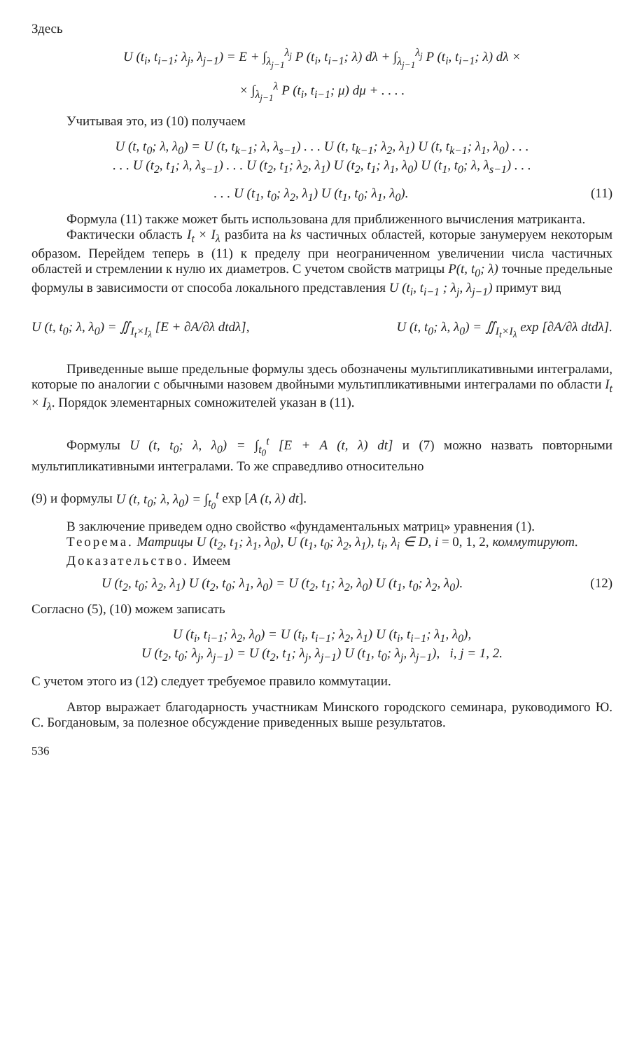Здесь
U (t<sub>i</sub>, t<sub>i−1</sub>; λ<sub>j</sub>, λ<sub>j−1</sub>) = E + ∫<sub>λ<sub>j−1</sub></sub><sup>λ<sub>j</sub></sup> P (t<sub>i</sub>, t<sub>i−1</sub>; λ) dλ + ∫<sub>λ<sub>j−1</sub></sub><sup>λ<sub>j</sub></sup> P (t<sub>i</sub>, t<sub>i−1</sub>; λ) dλ ×
× ∫<sub>λ<sub>j−1</sub></sub><sup>λ</sup> P (t<sub>i</sub>, t<sub>i−1</sub>; μ) dμ + . . . .
Учитывая это, из (10) получаем
U (t, t<sub>0</sub>; λ, λ<sub>0</sub>) = U (t, t<sub>k−1</sub>; λ, λ<sub>s−1</sub>) . . . U (t, t<sub>k−1</sub>; λ<sub>2</sub>, λ<sub>1</sub>) U (t, t<sub>k−1</sub>; λ<sub>1</sub>, λ<sub>0</sub>) . . .
. . . U (t<sub>2</sub>, t<sub>1</sub>; λ, λ<sub>s−1</sub>) . . . U (t<sub>2</sub>, t<sub>1</sub>; λ<sub>2</sub>, λ<sub>1</sub>) U (t<sub>2</sub>, t<sub>1</sub>; λ<sub>1</sub>, λ<sub>0</sub>) U (t<sub>1</sub>, t<sub>0</sub>; λ, λ<sub>s−1</sub>) . . .
. . . U (t<sub>1</sub>, t<sub>0</sub>; λ<sub>2</sub>, λ<sub>1</sub>) U (t<sub>1</sub>, t<sub>0</sub>; λ<sub>1</sub>, λ<sub>0</sub>). (11)
Формула (11) также может быть использована для приближенного вычисления матриканта.
Фактически область I<sub>t</sub> × I<sub>λ</sub> разбита на ks частичных областей, которые занумеруем некоторым образом. Перейдем теперь в (11) к пределу при неограниченном увеличении числа частичных областей и стремлении к нулю их диаметров. С учетом свойств матрицы P(t, t<sub>0</sub>; λ) точные предельные формулы в зависимости от способа локального представления U (t<sub>i</sub>, t<sub>i−1</sub> ; λ<sub>j</sub>, λ<sub>j−1</sub>) примут вид
U (t, t<sub>0</sub>; λ, λ<sub>0</sub>) = ∬<sub>I<sub>t</sub>×I<sub>λ</sub></sub> [E + ∂A/∂λ dtdλ], U (t, t<sub>0</sub>; λ, λ<sub>0</sub>) = ∬<sub>I<sub>t</sub>×I<sub>λ</sub></sub> exp [∂A/∂λ dtdλ].
Приведенные выше предельные формулы здесь обозначены мультипликативными интегралами, которые по аналогии с обычными назовем двойными мультипликативными интегралами по области I<sub>t</sub> × I<sub>λ</sub>. Порядок элементарных сомножителей указан в (11).
Формулы U (t, t<sub>0</sub>; λ, λ<sub>0</sub>) = ∫<sub>t<sub>0</sub></sub><sup>t</sup> [E + A (t, λ) dt] и (7) можно назвать повторными мультипликативными интегралами. То же справедливо относительно
(9) и формулы U (t, t<sub>0</sub>; λ, λ<sub>0</sub>) = ∫<sub>t<sub>0</sub></sub><sup>t</sup> exp [A (t, λ) dt].
В заключение приведем одно свойство «фундаментальных матриц» уравнения (1).
Теорема. Матрицы U (t<sub>2</sub>, t<sub>1</sub>; λ<sub>1</sub>, λ<sub>0</sub>), U (t<sub>1</sub>, t<sub>0</sub>; λ<sub>2</sub>, λ<sub>1</sub>), t<sub>i</sub>, λ<sub>i</sub> ∈ D, i = 0, 1, 2, коммутируют.
Доказательство. Имеем
U (t<sub>2</sub>, t<sub>0</sub>; λ<sub>2</sub>, λ<sub>1</sub>) U (t<sub>2</sub>, t<sub>0</sub>; λ<sub>1</sub>, λ<sub>0</sub>) = U (t<sub>2</sub>, t<sub>1</sub>; λ<sub>2</sub>, λ<sub>0</sub>) U (t<sub>1</sub>, t<sub>0</sub>; λ<sub>2</sub>, λ<sub>0</sub>). (12)
Согласно (5), (10) можем записать
U (t<sub>i</sub>, t<sub>i−1</sub>; λ<sub>2</sub>, λ<sub>0</sub>) = U (t<sub>i</sub>, t<sub>i−1</sub>; λ<sub>2</sub>, λ<sub>1</sub>) U (t<sub>i</sub>, t<sub>i−1</sub>; λ<sub>1</sub>, λ<sub>0</sub>),
U (t<sub>2</sub>, t<sub>0</sub>; λ<sub>j</sub>, λ<sub>j−1</sub>) = U (t<sub>2</sub>, t<sub>1</sub>; λ<sub>j</sub>, λ<sub>j−1</sub>) U (t<sub>1</sub>, t<sub>0</sub>; λ<sub>j</sub>, λ<sub>j−1</sub>), i, j = 1, 2.
С учетом этого из (12) следует требуемое правило коммутации.
Автор выражает благодарность участникам Минского городского семинара, руководимого Ю. С. Богдановым, за полезное обсуждение приведенных выше результатов.
536